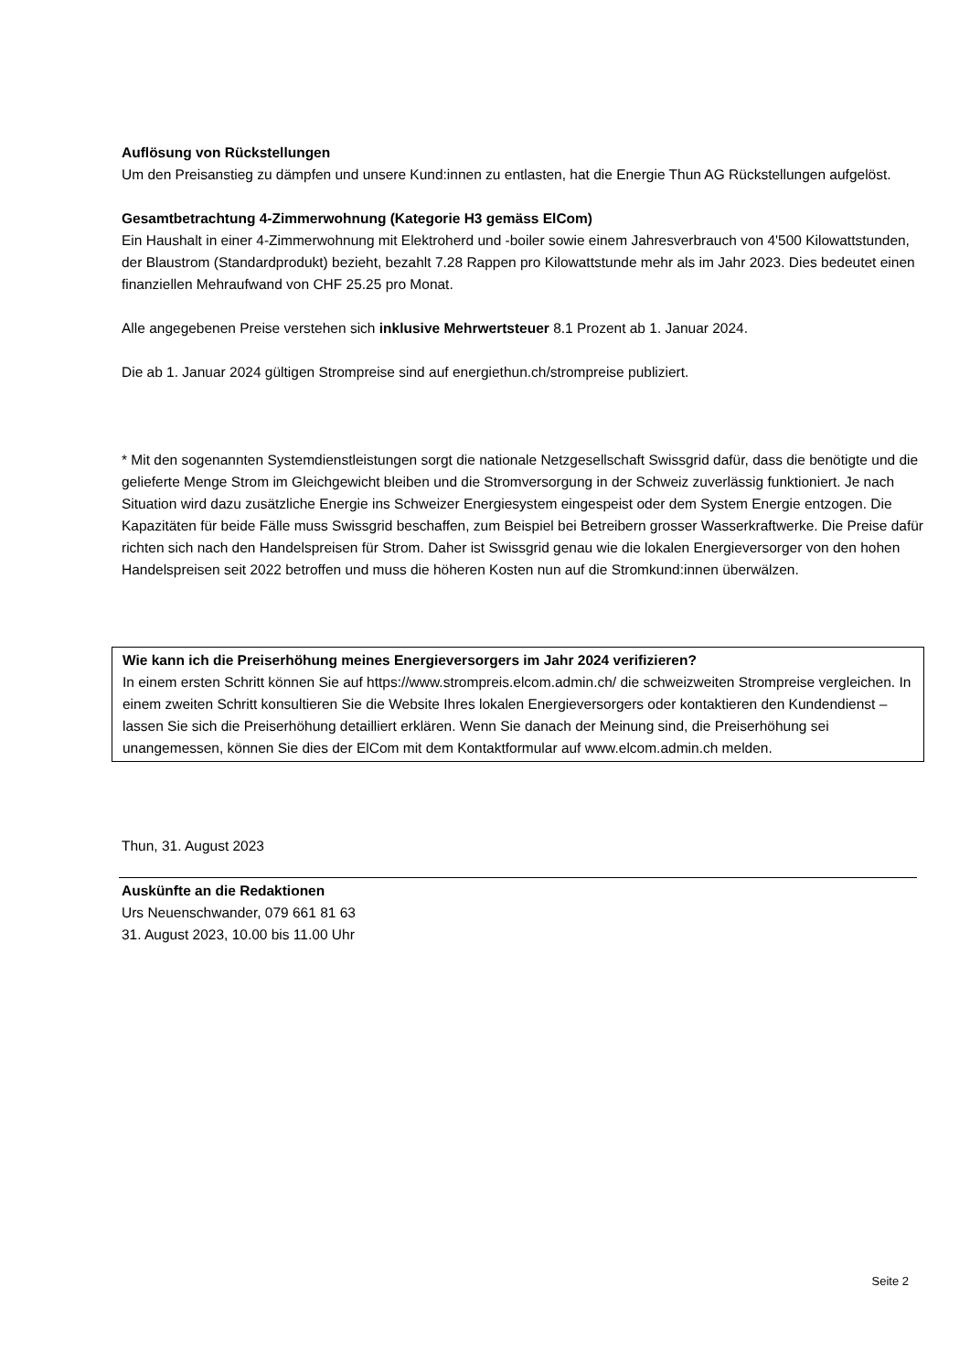Auflösung von Rückstellungen
Um den Preisanstieg zu dämpfen und unsere Kund:innen zu entlasten, hat die Energie Thun AG Rückstellungen aufgelöst.
Gesamtbetrachtung 4-Zimmerwohnung (Kategorie H3 gemäss ElCom)
Ein Haushalt in einer 4-Zimmerwohnung mit Elektroherd und -boiler sowie einem Jahresverbrauch von 4'500 Kilowattstunden, der Blaustrom (Standardprodukt) bezieht, bezahlt 7.28 Rappen pro Kilowattstunde mehr als im Jahr 2023. Dies bedeutet einen finanziellen Mehraufwand von CHF 25.25 pro Monat.
Alle angegebenen Preise verstehen sich inklusive Mehrwertsteuer 8.1 Prozent ab 1. Januar 2024.
Die ab 1. Januar 2024 gültigen Strompreise sind auf energiethun.ch/strompreise publiziert.
* Mit den sogenannten Systemdienstleistungen sorgt die nationale Netzgesellschaft Swissgrid dafür, dass die benötigte und die gelieferte Menge Strom im Gleichgewicht bleiben und die Stromversorgung in der Schweiz zuverlässig funktioniert. Je nach Situation wird dazu zusätzliche Energie ins Schweizer Energiesystem eingespeist oder dem System Energie entzogen. Die Kapazitäten für beide Fälle muss Swissgrid beschaffen, zum Beispiel bei Betreibern grosser Wasserkraftwerke. Die Preise dafür richten sich nach den Handelspreisen für Strom. Daher ist Swissgrid genau wie die lokalen Energieversorger von den hohen Handelspreisen seit 2022 betroffen und muss die höheren Kosten nun auf die Stromkund:innen überwälzen.
Wie kann ich die Preiserhöhung meines Energieversorgers im Jahr 2024 verifizieren?
In einem ersten Schritt können Sie auf https://www.strompreis.elcom.admin.ch/ die schweizweiten Strompreise vergleichen. In einem zweiten Schritt konsultieren Sie die Website Ihres lokalen Energieversorgers oder kontaktieren den Kundendienst – lassen Sie sich die Preiserhöhung detailliert erklären. Wenn Sie danach der Meinung sind, die Preiserhöhung sei unangemessen, können Sie dies der ElCom mit dem Kontaktformular auf www.elcom.admin.ch melden.
Thun, 31. August 2023
Auskünfte an die Redaktionen
Urs Neuenschwander, 079 661 81 63
31. August 2023, 10.00 bis 11.00 Uhr
Seite 2